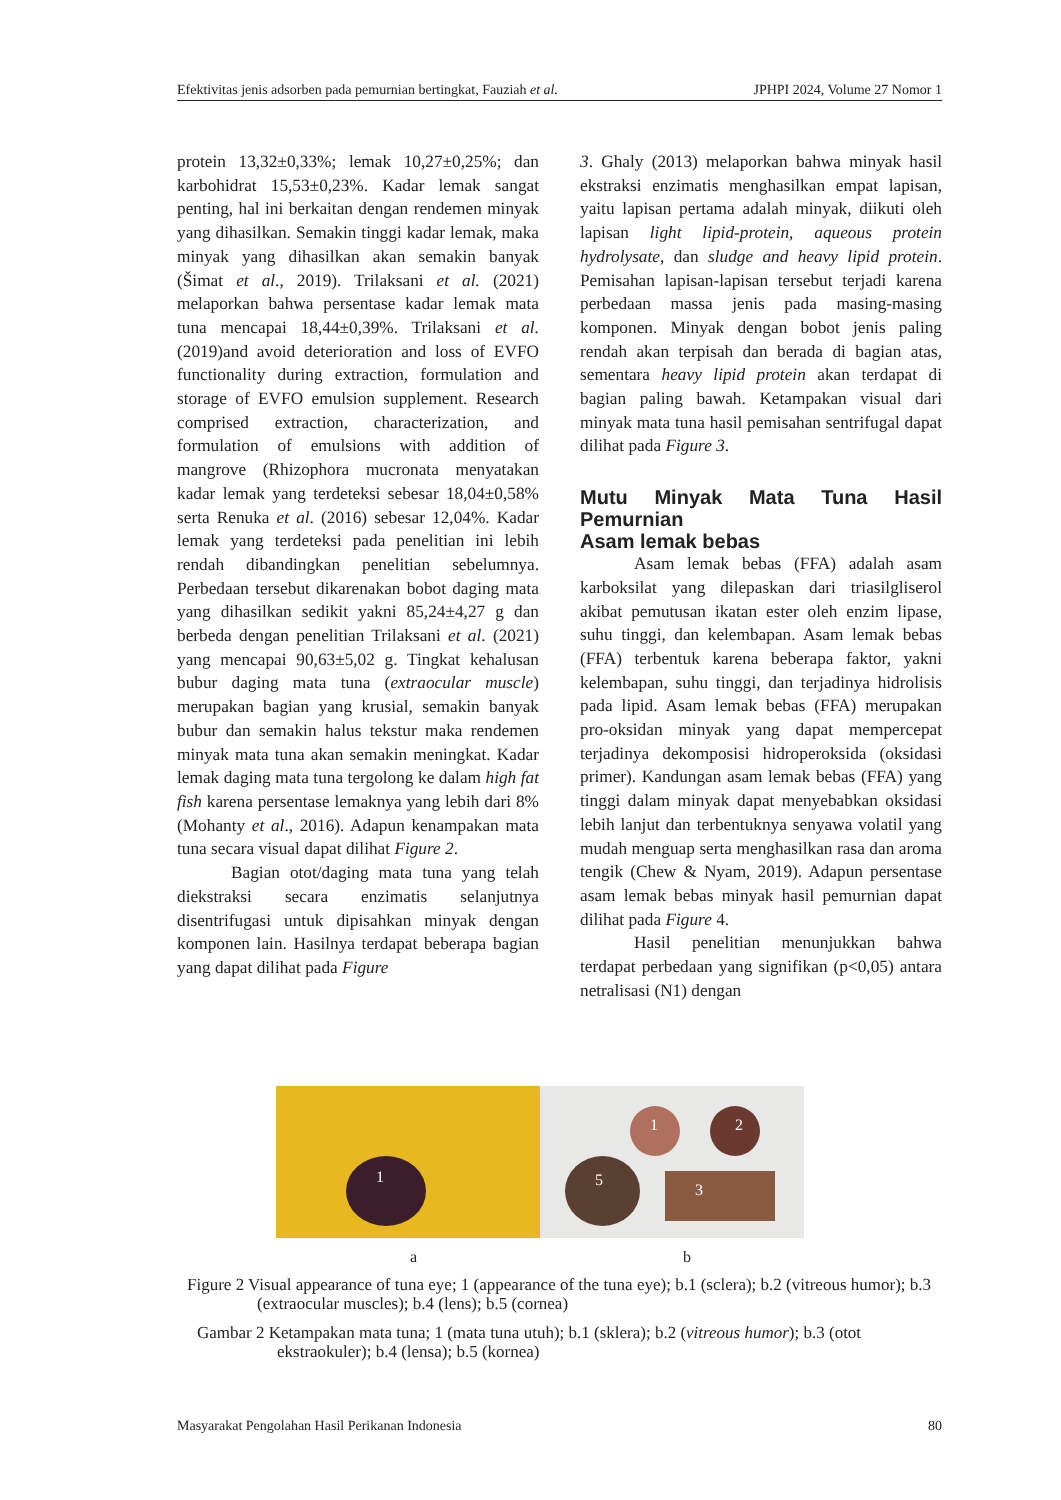Efektivitas jenis adsorben pada pemurnian bertingkat, Fauziah et al. JPHPI 2024, Volume 27 Nomor 1
protein 13,32±0,33%; lemak 10,27±0,25%; dan karbohidrat 15,53±0,23%. Kadar lemak sangat penting, hal ini berkaitan dengan rendemen minyak yang dihasilkan. Semakin tinggi kadar lemak, maka minyak yang dihasilkan akan semakin banyak (Šimat et al., 2019). Trilaksani et al. (2021) melaporkan bahwa persentase kadar lemak mata tuna mencapai 18,44±0,39%. Trilaksani et al. (2019)and avoid deterioration and loss of EVFO functionality during extraction, formulation and storage of EVFO emulsion supplement. Research comprised extraction, characterization, and formulation of emulsions with addition of mangrove (Rhizophora mucronata menyatakan kadar lemak yang terdeteksi sebesar 18,04±0,58% serta Renuka et al. (2016) sebesar 12,04%. Kadar lemak yang terdeteksi pada penelitian ini lebih rendah dibandingkan penelitian sebelumnya. Perbedaan tersebut dikarenakan bobot daging mata yang dihasilkan sedikit yakni 85,24±4,27 g dan berbeda dengan penelitian Trilaksani et al. (2021) yang mencapai 90,63±5,02 g. Tingkat kehalusan bubur daging mata tuna (extraocular muscle) merupakan bagian yang krusial, semakin banyak bubur dan semakin halus tekstur maka rendemen minyak mata tuna akan semakin meningkat. Kadar lemak daging mata tuna tergolong ke dalam high fat fish karena persentase lemaknya yang lebih dari 8% (Mohanty et al., 2016). Adapun kenampakan mata tuna secara visual dapat dilihat Figure 2.
Bagian otot/daging mata tuna yang telah diekstraksi secara enzimatis selanjutnya disentrifugasi untuk dipisahkan minyak dengan komponen lain. Hasilnya terdapat beberapa bagian yang dapat dilihat pada Figure
3. Ghaly (2013) melaporkan bahwa minyak hasil ekstraksi enzimatis menghasilkan empat lapisan, yaitu lapisan pertama adalah minyak, diikuti oleh lapisan light lipid-protein, aqueous protein hydrolysate, dan sludge and heavy lipid protein. Pemisahan lapisan-lapisan tersebut terjadi karena perbedaan massa jenis pada masing-masing komponen. Minyak dengan bobot jenis paling rendah akan terpisah dan berada di bagian atas, sementara heavy lipid protein akan terdapat di bagian paling bawah. Ketampakan visual dari minyak mata tuna hasil pemisahan sentrifugal dapat dilihat pada Figure 3.
Mutu Minyak Mata Tuna Hasil Pemurnian
Asam lemak bebas
Asam lemak bebas (FFA) adalah asam karboksilat yang dilepaskan dari triasilgliserol akibat pemutusan ikatan ester oleh enzim lipase, suhu tinggi, dan kelembapan. Asam lemak bebas (FFA) terbentuk karena beberapa faktor, yakni kelembapan, suhu tinggi, dan terjadinya hidrolisis pada lipid. Asam lemak bebas (FFA) merupakan pro-oksidan minyak yang dapat mempercepat terjadinya dekomposisi hidroperoksida (oksidasi primer). Kandungan asam lemak bebas (FFA) yang tinggi dalam minyak dapat menyebabkan oksidasi lebih lanjut dan terbentuknya senyawa volatil yang mudah menguap serta menghasilkan rasa dan aroma tengik (Chew & Nyam, 2019). Adapun persentase asam lemak bebas minyak hasil pemurnian dapat dilihat pada Figure 4.
Hasil penelitian menunjukkan bahwa terdapat perbedaan yang signifikan (p<0,05) antara netralisasi (N1) dengan
1
1 2
5
3
a b
Figure 2 Visual appearance of tuna eye; 1 (appearance of the tuna eye); b.1 (sclera); b.2 (vitreous humor); b.3 (extraocular muscles); b.4 (lens); b.5 (cornea)
Gambar 2 Ketampakan mata tuna; 1 (mata tuna utuh); b.1 (sklera); b.2 (vitreous humor); b.3 (otot ekstraokuler); b.4 (lensa); b.5 (kornea)
Masyarakat Pengolahan Hasil Perikanan Indonesia 80